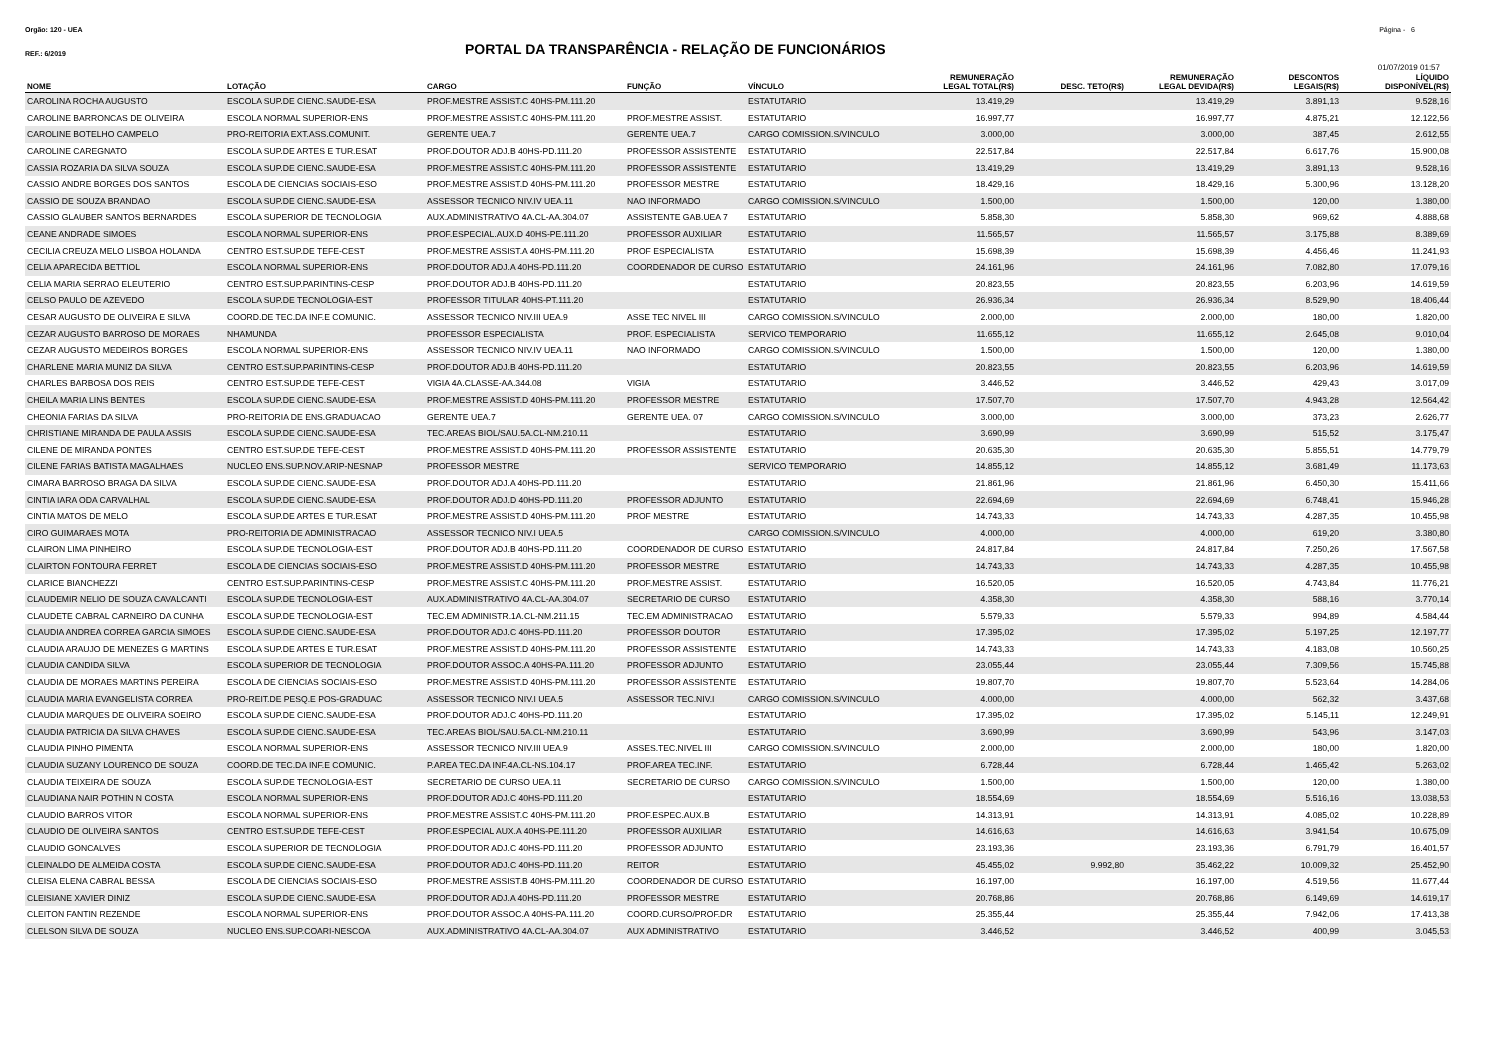Orgão: 120 - UEA Página - 6
REF.: 6/2019
PORTAL DA TRANSPARÊNCIA - RELAÇÃO DE FUNCIONÁRIOS
01/07/2019 01:57
| NOME | LOTAÇÃO | CARGO | FUNÇÃO | VÍNCULO | REMUNERAÇÃO LEGAL TOTAL(R$) | DESC. TETO(R$) | REMUNERAÇÃO LEGAL DEVIDA(R$) | DESCONTOS LEGAIS(R$) | LÍQUIDO DISPONÍVEL(R$) |
| --- | --- | --- | --- | --- | --- | --- | --- | --- | --- |
| CAROLINA ROCHA AUGUSTO | ESCOLA SUP.DE CIENC.SAUDE-ESA | PROF.MESTRE ASSIST.C 40HS-PM.111.20 | | ESTATUTARIO | 13.419,29 | | 13.419,29 | 3.891,13 | 9.528,16 |
| CAROLINE BARRONCAS DE OLIVEIRA | ESCOLA NORMAL SUPERIOR-ENS | PROF.MESTRE ASSIST.C 40HS-PM.111.20 | PROF.MESTRE ASSIST. | ESTATUTARIO | 16.997,77 | | 16.997,77 | 4.875,21 | 12.122,56 |
| CAROLINE BOTELHO CAMPELO | PRO-REITORIA EXT.ASS.COMUNIT. | GERENTE UEA.7 | GERENTE UEA.7 | CARGO COMISSION.S/VINCULO | 3.000,00 | | 3.000,00 | 387,45 | 2.612,55 |
| CAROLINE CAREGNATO | ESCOLA SUP.DE ARTES E TUR.ESAT | PROF.DOUTOR ADJ.B 40HS-PD.111.20 | PROFESSOR ASSISTENTE | ESTATUTARIO | 22.517,84 | | 22.517,84 | 6.617,76 | 15.900,08 |
| CASSIA ROZARIA DA SILVA SOUZA | ESCOLA SUP.DE CIENC.SAUDE-ESA | PROF.MESTRE ASSIST.C 40HS-PM.111.20 | PROFESSOR ASSISTENTE | ESTATUTARIO | 13.419,29 | | 13.419,29 | 3.891,13 | 9.528,16 |
| CASSIO ANDRE BORGES DOS SANTOS | ESCOLA DE CIENCIAS SOCIAIS-ESO | PROF.MESTRE ASSIST.D 40HS-PM.111.20 | PROFESSOR MESTRE | ESTATUTARIO | 18.429,16 | | 18.429,16 | 5.300,96 | 13.128,20 |
| CASSIO DE SOUZA BRANDAO | ESCOLA SUP.DE CIENC.SAUDE-ESA | ASSESSOR TECNICO NIV.IV UEA.11 | NAO INFORMADO | CARGO COMISSION.S/VINCULO | 1.500,00 | | 1.500,00 | 120,00 | 1.380,00 |
| CASSIO GLAUBER SANTOS BERNARDES | ESCOLA SUPERIOR DE TECNOLOGIA | AUX.ADMINISTRATIVO 4A.CL-AA.304.07 | ASSISTENTE GAB.UEA 7 | ESTATUTARIO | 5.858,30 | | 5.858,30 | 969,62 | 4.888,68 |
| CEANE ANDRADE SIMOES | ESCOLA NORMAL SUPERIOR-ENS | PROF.ESPECIAL.AUX.D 40HS-PE.111.20 | PROFESSOR AUXILIAR | ESTATUTARIO | 11.565,57 | | 11.565,57 | 3.175,88 | 8.389,69 |
| CECILIA CREUZA MELO LISBOA HOLANDA | CENTRO EST.SUP.DE TEFE-CEST | PROF.MESTRE ASSIST.A 40HS-PM.111.20 | PROF ESPECIALISTA | ESTATUTARIO | 15.698,39 | | 15.698,39 | 4.456,46 | 11.241,93 |
| CELIA APARECIDA BETTIOL | ESCOLA NORMAL SUPERIOR-ENS | PROF.DOUTOR ADJ.A 40HS-PD.111.20 | COORDENADOR DE CURSO | ESTATUTARIO | 24.161,96 | | 24.161,96 | 7.082,80 | 17.079,16 |
| CELIA MARIA SERRAO ELEUTERIO | CENTRO EST.SUP.PARINTINS-CESP | PROF.DOUTOR ADJ.B 40HS-PD.111.20 | | ESTATUTARIO | 20.823,55 | | 20.823,55 | 6.203,96 | 14.619,59 |
| CELSO PAULO DE AZEVEDO | ESCOLA SUP.DE TECNOLOGIA-EST | PROFESSOR TITULAR 40HS-PT.111.20 | | ESTATUTARIO | 26.936,34 | | 26.936,34 | 8.529,90 | 18.406,44 |
| CESAR AUGUSTO DE OLIVEIRA E SILVA | COORD.DE TEC.DA INF.E COMUNIC. | ASSESSOR TECNICO NIV.III UEA.9 | ASSE TEC NIVEL III | CARGO COMISSION.S/VINCULO | 2.000,00 | | 2.000,00 | 180,00 | 1.820,00 |
| CEZAR AUGUSTO BARROSO DE MORAES | NHAMUNDA | PROFESSOR ESPECIALISTA | PROF. ESPECIALISTA | SERVICO TEMPORARIO | 11.655,12 | | 11.655,12 | 2.645,08 | 9.010,04 |
| CEZAR AUGUSTO MEDEIROS BORGES | ESCOLA NORMAL SUPERIOR-ENS | ASSESSOR TECNICO NIV.IV UEA.11 | NAO INFORMADO | CARGO COMISSION.S/VINCULO | 1.500,00 | | 1.500,00 | 120,00 | 1.380,00 |
| CHARLENE MARIA MUNIZ DA SILVA | CENTRO EST.SUP.PARINTINS-CESP | PROF.DOUTOR ADJ.B 40HS-PD.111.20 | | ESTATUTARIO | 20.823,55 | | 20.823,55 | 6.203,96 | 14.619,59 |
| CHARLES BARBOSA DOS REIS | CENTRO EST.SUP.DE TEFE-CEST | VIGIA 4A.CLASSE-AA.344.08 | VIGIA | ESTATUTARIO | 3.446,52 | | 3.446,52 | 429,43 | 3.017,09 |
| CHEILA MARIA LINS BENTES | ESCOLA SUP.DE CIENC.SAUDE-ESA | PROF.MESTRE ASSIST.D 40HS-PM.111.20 | PROFESSOR MESTRE | ESTATUTARIO | 17.507,70 | | 17.507,70 | 4.943,28 | 12.564,42 |
| CHEONIA FARIAS DA SILVA | PRO-REITORIA DE ENS.GRADUACAO | GERENTE UEA.7 | GERENTE UEA. 07 | CARGO COMISSION.S/VINCULO | 3.000,00 | | 3.000,00 | 373,23 | 2.626,77 |
| CHRISTIANE MIRANDA DE PAULA ASSIS | ESCOLA SUP.DE CIENC.SAUDE-ESA | TEC.AREAS BIOL/SAU.5A.CL-NM.210.11 | | ESTATUTARIO | 3.690,99 | | 3.690,99 | 515,52 | 3.175,47 |
| CILENE DE MIRANDA PONTES | CENTRO EST.SUP.DE TEFE-CEST | PROF.MESTRE ASSIST.D 40HS-PM.111.20 | PROFESSOR ASSISTENTE | ESTATUTARIO | 20.635,30 | | 20.635,30 | 5.855,51 | 14.779,79 |
| CILENE FARIAS BATISTA MAGALHAES | NUCLEO ENS.SUP.NOV.ARIP-NESNAP | PROFESSOR MESTRE | | SERVICO TEMPORARIO | 14.855,12 | | 14.855,12 | 3.681,49 | 11.173,63 |
| CIMARA BARROSO BRAGA DA SILVA | ESCOLA SUP.DE CIENC.SAUDE-ESA | PROF.DOUTOR ADJ.A 40HS-PD.111.20 | | ESTATUTARIO | 21.861,96 | | 21.861,96 | 6.450,30 | 15.411,66 |
| CINTIA IARA ODA CARVALHAL | ESCOLA SUP.DE CIENC.SAUDE-ESA | PROF.DOUTOR ADJ.D 40HS-PD.111.20 | PROFESSOR ADJUNTO | ESTATUTARIO | 22.694,69 | | 22.694,69 | 6.748,41 | 15.946,28 |
| CINTIA MATOS DE MELO | ESCOLA SUP.DE ARTES E TUR.ESAT | PROF.MESTRE ASSIST.D 40HS-PM.111.20 | PROF MESTRE | ESTATUTARIO | 14.743,33 | | 14.743,33 | 4.287,35 | 10.455,98 |
| CIRO GUIMARAES MOTA | PRO-REITORIA DE ADMINISTRACAO | ASSESSOR TECNICO NIV.I UEA.5 | | CARGO COMISSION.S/VINCULO | 4.000,00 | | 4.000,00 | 619,20 | 3.380,80 |
| CLAIRON LIMA PINHEIRO | ESCOLA SUP.DE TECNOLOGIA-EST | PROF.DOUTOR ADJ.B 40HS-PD.111.20 | COORDENADOR DE CURSO | ESTATUTARIO | 24.817,84 | | 24.817,84 | 7.250,26 | 17.567,58 |
| CLAIRTON FONTOURA FERRET | ESCOLA DE CIENCIAS SOCIAIS-ESO | PROF.MESTRE ASSIST.D 40HS-PM.111.20 | PROFESSOR MESTRE | ESTATUTARIO | 14.743,33 | | 14.743,33 | 4.287,35 | 10.455,98 |
| CLARICE BIANCHEZZI | CENTRO EST.SUP.PARINTINS-CESP | PROF.MESTRE ASSIST.C 40HS-PM.111.20 | PROF.MESTRE ASSIST. | ESTATUTARIO | 16.520,05 | | 16.520,05 | 4.743,84 | 11.776,21 |
| CLAUDEMIR NELIO DE SOUZA CAVALCANTI | ESCOLA SUP.DE TECNOLOGIA-EST | AUX.ADMINISTRATIVO 4A.CL-AA.304.07 | SECRETARIO DE CURSO | ESTATUTARIO | 4.358,30 | | 4.358,30 | 588,16 | 3.770,14 |
| CLAUDETE CABRAL CARNEIRO DA CUNHA | ESCOLA SUP.DE TECNOLOGIA-EST | TEC.EM ADMINISTR.1A.CL-NM.211.15 | TEC.EM ADMINISTRACAO | ESTATUTARIO | 5.579,33 | | 5.579,33 | 994,89 | 4.584,44 |
| CLAUDIA ANDREA CORREA GARCIA SIMOES | ESCOLA SUP.DE CIENC.SAUDE-ESA | PROF.DOUTOR ADJ.C 40HS-PD.111.20 | PROFESSOR DOUTOR | ESTATUTARIO | 17.395,02 | | 17.395,02 | 5.197,25 | 12.197,77 |
| CLAUDIA ARAUJO DE MENEZES G MARTINS | ESCOLA SUP.DE ARTES E TUR.ESAT | PROF.MESTRE ASSIST.D 40HS-PM.111.20 | PROFESSOR ASSISTENTE | ESTATUTARIO | 14.743,33 | | 14.743,33 | 4.183,08 | 10.560,25 |
| CLAUDIA CANDIDA SILVA | ESCOLA SUPERIOR DE TECNOLOGIA | PROF.DOUTOR ASSOC.A 40HS-PA.111.20 | PROFESSOR ADJUNTO | ESTATUTARIO | 23.055,44 | | 23.055,44 | 7.309,56 | 15.745,88 |
| CLAUDIA DE MORAES MARTINS PEREIRA | ESCOLA DE CIENCIAS SOCIAIS-ESO | PROF.MESTRE ASSIST.D 40HS-PM.111.20 | PROFESSOR ASSISTENTE | ESTATUTARIO | 19.807,70 | | 19.807,70 | 5.523,64 | 14.284,06 |
| CLAUDIA MARIA EVANGELISTA CORREA | PRO-REIT.DE PESQ.E POS-GRADUAC | ASSESSOR TECNICO NIV.I UEA.5 | ASSESSOR TEC.NIV.I | CARGO COMISSION.S/VINCULO | 4.000,00 | | 4.000,00 | 562,32 | 3.437,68 |
| CLAUDIA MARQUES DE OLIVEIRA SOEIRO | ESCOLA SUP.DE CIENC.SAUDE-ESA | PROF.DOUTOR ADJ.C 40HS-PD.111.20 | | ESTATUTARIO | 17.395,02 | | 17.395,02 | 5.145,11 | 12.249,91 |
| CLAUDIA PATRICIA DA SILVA CHAVES | ESCOLA SUP.DE CIENC.SAUDE-ESA | TEC.AREAS BIOL/SAU.5A.CL-NM.210.11 | | ESTATUTARIO | 3.690,99 | | 3.690,99 | 543,96 | 3.147,03 |
| CLAUDIA PINHO PIMENTA | ESCOLA NORMAL SUPERIOR-ENS | ASSESSOR TECNICO NIV.III UEA.9 | ASSES.TEC.NIVEL III | CARGO COMISSION.S/VINCULO | 2.000,00 | | 2.000,00 | 180,00 | 1.820,00 |
| CLAUDIA SUZANY LOURENCO DE SOUZA | COORD.DE TEC.DA INF.E COMUNIC. | P.AREA TEC.DA INF.4A.CL-NS.104.17 | PROF.AREA TEC.INF. | ESTATUTARIO | 6.728,44 | | 6.728,44 | 1.465,42 | 5.263,02 |
| CLAUDIA TEIXEIRA DE SOUZA | ESCOLA SUP.DE TECNOLOGIA-EST | SECRETARIO DE CURSO UEA.11 | SECRETARIO DE CURSO | CARGO COMISSION.S/VINCULO | 1.500,00 | | 1.500,00 | 120,00 | 1.380,00 |
| CLAUDIANA NAIR POTHIN N COSTA | ESCOLA NORMAL SUPERIOR-ENS | PROF.DOUTOR ADJ.C 40HS-PD.111.20 | | ESTATUTARIO | 18.554,69 | | 18.554,69 | 5.516,16 | 13.038,53 |
| CLAUDIO BARROS VITOR | ESCOLA NORMAL SUPERIOR-ENS | PROF.MESTRE ASSIST.C 40HS-PM.111.20 | PROF.ESPEC.AUX.B | ESTATUTARIO | 14.313,91 | | 14.313,91 | 4.085,02 | 10.228,89 |
| CLAUDIO DE OLIVEIRA SANTOS | CENTRO EST.SUP.DE TEFE-CEST | PROF.ESPECIAL AUX.A 40HS-PE.111.20 | PROFESSOR AUXILIAR | ESTATUTARIO | 14.616,63 | | 14.616,63 | 3.941,54 | 10.675,09 |
| CLAUDIO GONCALVES | ESCOLA SUPERIOR DE TECNOLOGIA | PROF.DOUTOR ADJ.C 40HS-PD.111.20 | PROFESSOR ADJUNTO | ESTATUTARIO | 23.193,36 | | 23.193,36 | 6.791,79 | 16.401,57 |
| CLEINALDO DE ALMEIDA COSTA | ESCOLA SUP.DE CIENC.SAUDE-ESA | PROF.DOUTOR ADJ.C 40HS-PD.111.20 | REITOR | ESTATUTARIO | 45.455,02 | 9.992,80 | 35.462,22 | 10.009,32 | 25.452,90 |
| CLEISA ELENA CABRAL BESSA | ESCOLA DE CIENCIAS SOCIAIS-ESO | PROF.MESTRE ASSIST.B 40HS-PM.111.20 | COORDENADOR DE CURSO | ESTATUTARIO | 16.197,00 | | 16.197,00 | 4.519,56 | 11.677,44 |
| CLEISIANE XAVIER DINIZ | ESCOLA SUP.DE CIENC.SAUDE-ESA | PROF.DOUTOR ADJ.A 40HS-PD.111.20 | PROFESSOR MESTRE | ESTATUTARIO | 20.768,86 | | 20.768,86 | 6.149,69 | 14.619,17 |
| CLEITON FANTIN REZENDE | ESCOLA NORMAL SUPERIOR-ENS | PROF.DOUTOR ASSOC.A 40HS-PA.111.20 | COORD.CURSO/PROF.DR | ESTATUTARIO | 25.355,44 | | 25.355,44 | 7.942,06 | 17.413,38 |
| CLELSON SILVA DE SOUZA | NUCLEO ENS.SUP.COARI-NESCOA | AUX.ADMINISTRATIVO 4A.CL-AA.304.07 | AUX ADMINISTRATIVO | ESTATUTARIO | 3.446,52 | | 3.446,52 | 400,99 | 3.045,53 |